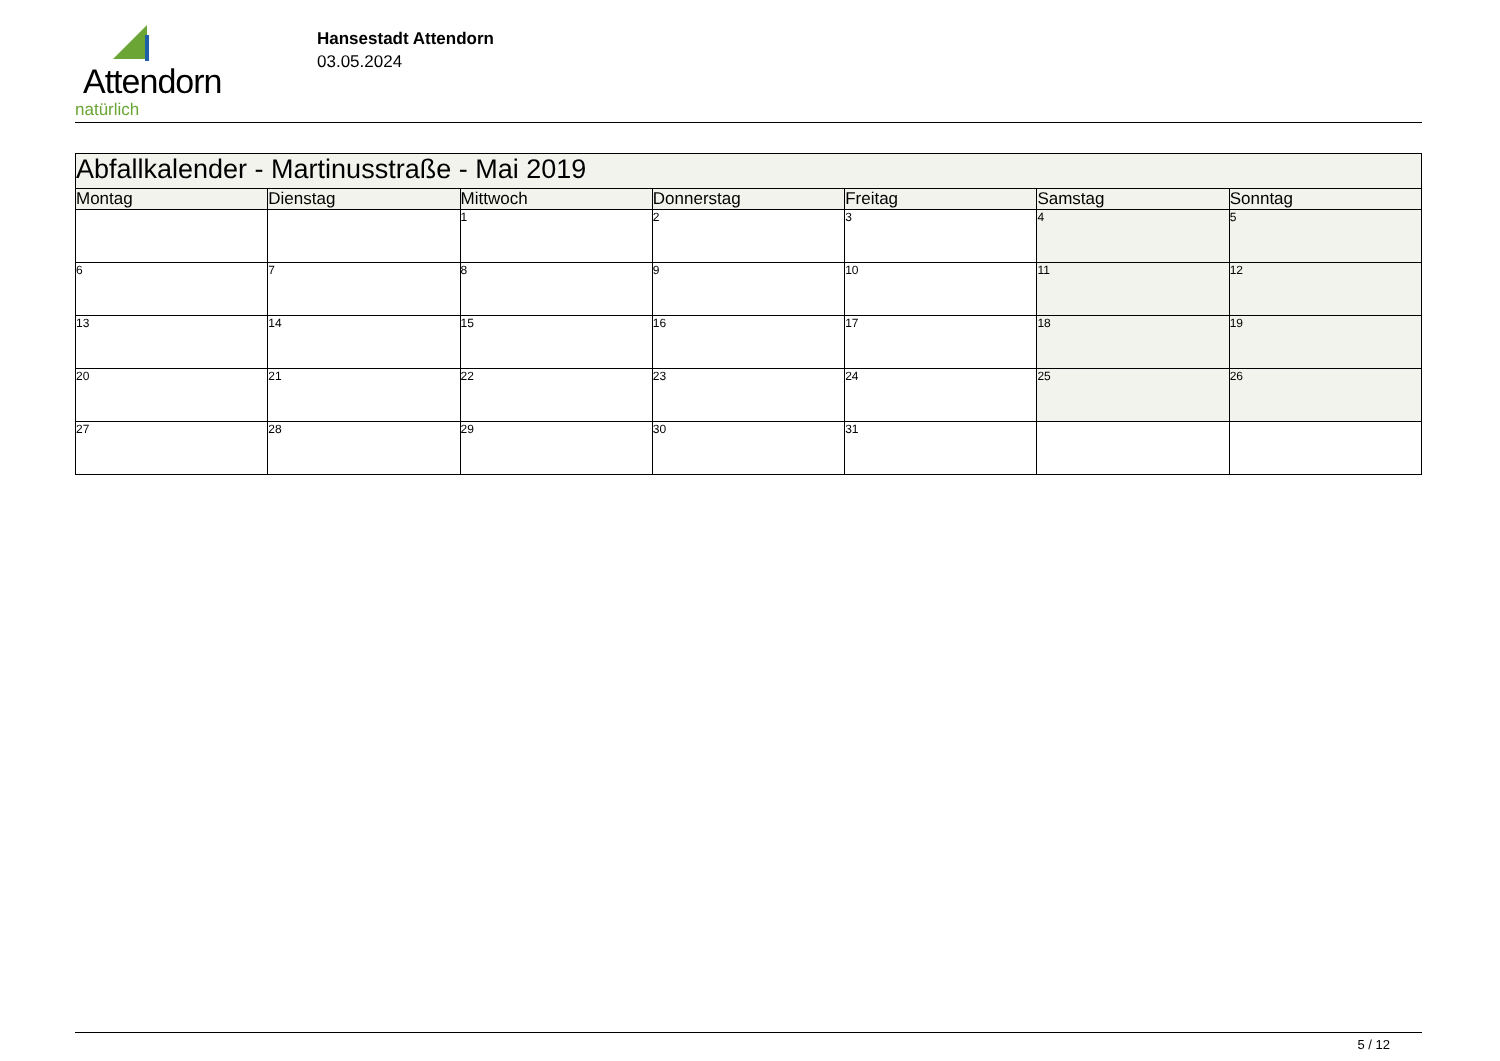Attendorn
natürlich
Hansestadt Attendorn
03.05.2024
| Abfallkalender - Martinusstraße - Mai 2019 | | | | | | |
| --- | --- | --- | --- | --- | --- | --- |
| Montag | Dienstag | Mittwoch | Donnerstag | Freitag | Samstag | Sonntag |
| | | 1 | 2 | 3 | 4 | 5 |
| 6 | 7 | 8 | 9 | 10 | 11 | 12 |
| 13 | 14 | 15 | 16 | 17 | 18 | 19 |
| 20 | 21 | 22 | 23 | 24 | 25 | 26 |
| 27 | 28 | 29 | 30 | 31 | | |
5 / 12